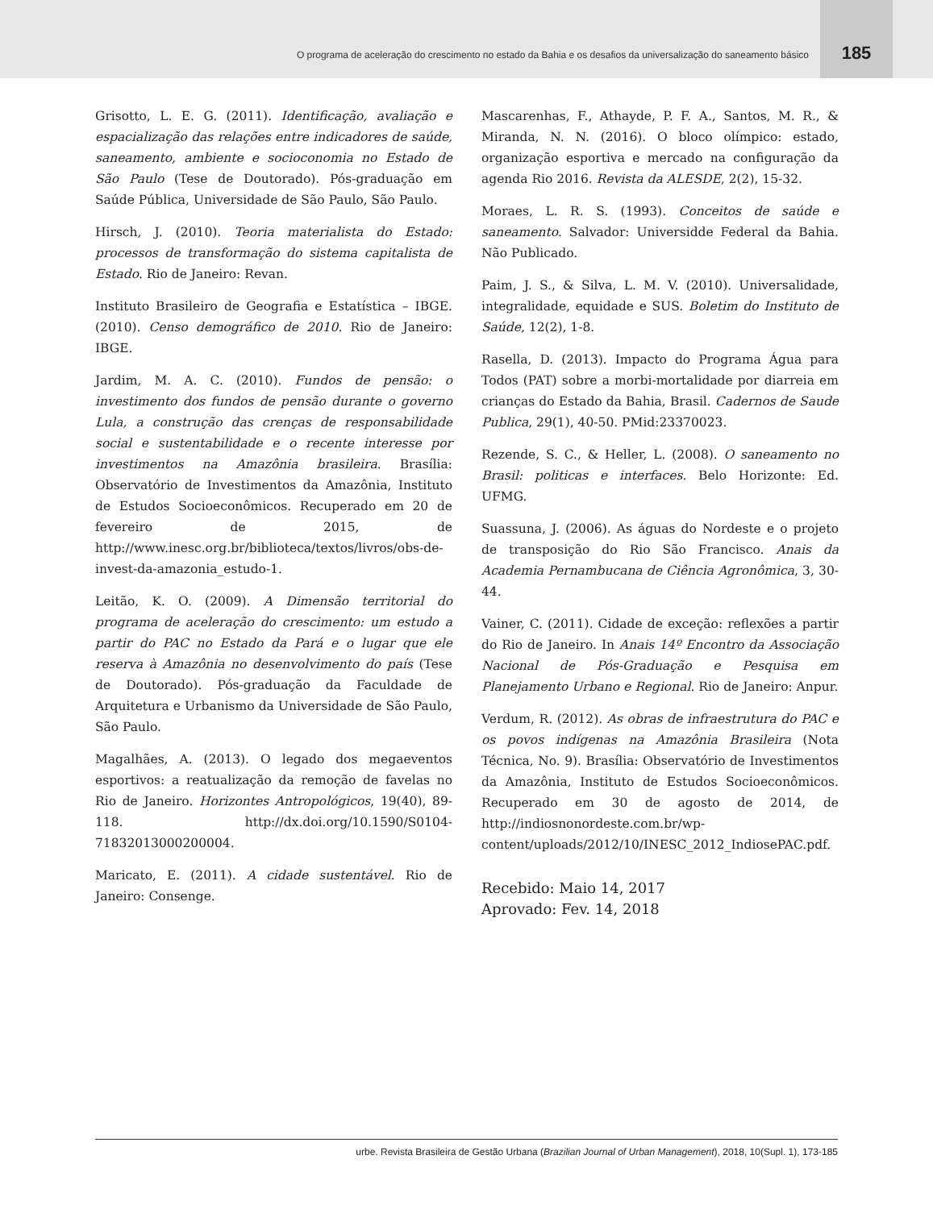O programa de aceleração do crescimento no estado da Bahia e os desafios da universalização do saneamento básico
185
Grisotto, L. E. G. (2011). Identificação, avaliação e espacialização das relações entre indicadores de saúde, saneamento, ambiente e socioconomia no Estado de São Paulo (Tese de Doutorado). Pós-graduação em Saúde Pública, Universidade de São Paulo, São Paulo.
Hirsch, J. (2010). Teoria materialista do Estado: processos de transformação do sistema capitalista de Estado. Rio de Janeiro: Revan.
Instituto Brasileiro de Geografia e Estatística – IBGE. (2010). Censo demográfico de 2010. Rio de Janeiro: IBGE.
Jardim, M. A. C. (2010). Fundos de pensão: o investimento dos fundos de pensão durante o governo Lula, a construção das crenças de responsabilidade social e sustentabilidade e o recente interesse por investimentos na Amazônia brasileira. Brasília: Observatório de Investimentos da Amazônia, Instituto de Estudos Socioeconômicos. Recuperado em 20 de fevereiro de 2015, de http://www.inesc.org.br/biblioteca/textos/livros/obs-de-invest-da-amazonia_estudo-1.
Leitão, K. O. (2009). A Dimensão territorial do programa de aceleração do crescimento: um estudo a partir do PAC no Estado da Pará e o lugar que ele reserva à Amazônia no desenvolvimento do país (Tese de Doutorado). Pós-graduação da Faculdade de Arquitetura e Urbanismo da Universidade de São Paulo, São Paulo.
Magalhães, A. (2013). O legado dos megaeventos esportivos: a reatualização da remoção de favelas no Rio de Janeiro. Horizontes Antropológicos, 19(40), 89-118. http://dx.doi.org/10.1590/S0104-71832013000200004.
Maricato, E. (2011). A cidade sustentável. Rio de Janeiro: Consenge.
Mascarenhas, F., Athayde, P. F. A., Santos, M. R., & Miranda, N. N. (2016). O bloco olímpico: estado, organização esportiva e mercado na configuração da agenda Rio 2016. Revista da ALESDE, 2(2), 15-32.
Moraes, L. R. S. (1993). Conceitos de saúde e saneamento. Salvador: Universidde Federal da Bahia. Não Publicado.
Paim, J. S., & Silva, L. M. V. (2010). Universalidade, integralidade, equidade e SUS. Boletim do Instituto de Saúde, 12(2), 1-8.
Rasella, D. (2013). Impacto do Programa Água para Todos (PAT) sobre a morbi-mortalidade por diarreia em crianças do Estado da Bahia, Brasil. Cadernos de Saude Publica, 29(1), 40-50. PMid:23370023.
Rezende, S. C., & Heller, L. (2008). O saneamento no Brasil: politicas e interfaces. Belo Horizonte: Ed. UFMG.
Suassuna, J. (2006). As águas do Nordeste e o projeto de transposição do Rio São Francisco. Anais da Academia Pernambucana de Ciência Agronômica, 3, 30-44.
Vainer, C. (2011). Cidade de exceção: reflexões a partir do Rio de Janeiro. In Anais 14º Encontro da Associação Nacional de Pós-Graduação e Pesquisa em Planejamento Urbano e Regional. Rio de Janeiro: Anpur.
Verdum, R. (2012). As obras de infraestrutura do PAC e os povos indígenas na Amazônia Brasileira (Nota Técnica, No. 9). Brasília: Observatório de Investimentos da Amazônia, Instituto de Estudos Socioeconômicos. Recuperado em 30 de agosto de 2014, de http://indiosnonordeste.com.br/wp-content/uploads/2012/10/INESC_2012_IndiosePAC.pdf.
Recebido: Maio 14, 2017
Aprovado: Fev. 14, 2018
urbe. Revista Brasileira de Gestão Urbana (Brazilian Journal of Urban Management), 2018, 10(Supl. 1), 173-185